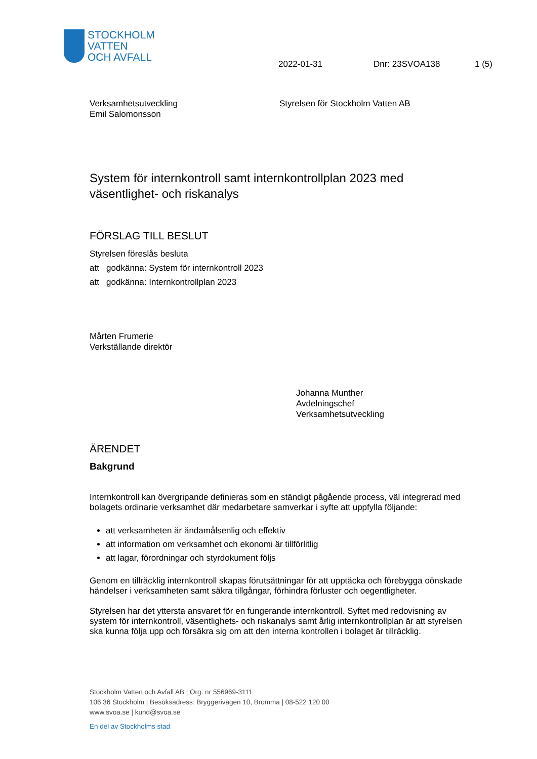STOCKHOLM
VATTEN
OCH AVFALL
2022-01-31 Dnr: 23SVOA138 1 (5)
Verksamhetsutveckling
Emil Salomonsson
Styrelsen för Stockholm Vatten AB
System för internkontroll samt internkontrollplan 2023 med väsentlighet- och riskanalys
FÖRSLAG TILL BESLUT
Styrelsen föreslås besluta
att godkänna: System för internkontroll 2023
att godkänna: Internkontrollplan 2023
Mårten Frumerie
Verkställande direktör
Johanna Munther
Avdelningschef
Verksamhetsutveckling
ÄRENDET
Bakgrund
Internkontroll kan övergripande definieras som en ständigt pågående process, väl integrerad med bolagets ordinarie verksamhet där medarbetare samverkar i syfte att uppfylla följande:
att verksamheten är ändamålsenlig och effektiv
att information om verksamhet och ekonomi är tillförlitlig
att lagar, förordningar och styrdokument följs
Genom en tillräcklig internkontroll skapas förutsättningar för att upptäcka och förebygga oönskade händelser i verksamheten samt säkra tillgångar, förhindra förluster och oegentligheter.
Styrelsen har det yttersta ansvaret för en fungerande internkontroll. Syftet med redovisning av system för internkontroll, väsentlighets- och riskanalys samt årlig internkontrollplan är att styrelsen ska kunna följa upp och försäkra sig om att den interna kontrollen i bolaget är tillräcklig.
Stockholm Vatten och Avfall AB | Org. nr 556969-3111
106 36 Stockholm | Besöksadress: Bryggerivägen 10, Bromma | 08-522 120 00
www.svoa.se | kund@svoa.se
En del av Stockholms stad